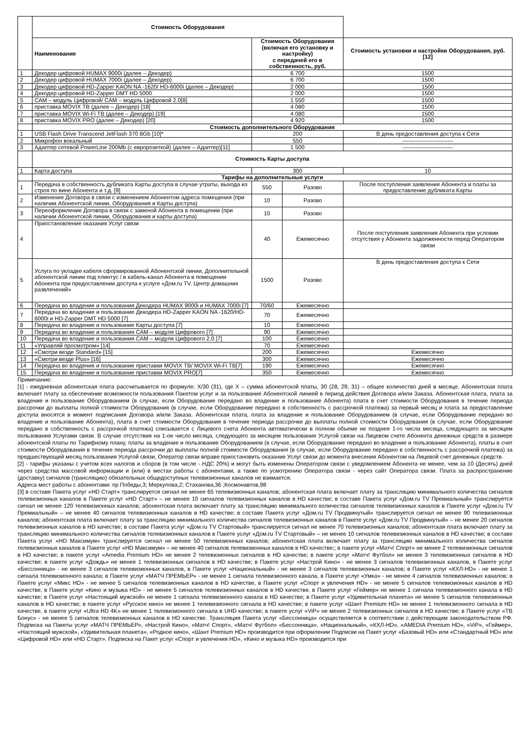| | Стоимость Оборудования | | | |
| | Наименование | Стоимость Оборудования (включая его установку и настройку) с передачей его в собственность, руб. | | Стоимость установки и настройки Оборудования, руб. [12] |
| 1 | Декодер цифровой HUMAX 9000i (далее – Декодер) | 6 700 | | 1500 |
| 2 | Декодер цифровой HUMAX 7000i (далее – Декодер) | 6 700 | | 1500 |
| 3 | Декодер цифровой HD-Zapper KAON NA -1620/ HD-6000i (далее – Декодер) | 2 000 | | 1500 |
| 4 | Декодер цифровой HD-Zapper DMT HD 5000 | 2 000 | | 1500 |
| 5 | САМ – модуль Цифровой/ САМ – модуль Цифровой 2.0[8] | 1 550 | | 1500 |
| 6 | приставка MOVIX ТВ (далее – Декодер) [18] | 4 080 | | 1500 |
| 7 | приставка MOVIX Wi-Fi ТВ (далее – Декодер) [19] | 4 080 | | 1500 |
| 8 | приставка MOVIX PRO (далее – Декодер) [20] | 4 920 | | 1500 |
| | Стоимость дополнительного Оборудования | | | |
| 1 | USB Flash Drive Transcend JetFlash 370 8Gb [10]* | 200 | | В день предоставления доступа к Сети |
| 2 | Микрофон вокальный | 550 | | --------------------------- |
| 3 | Адаптер сетевой PowerLine 200Mb (с евророзеткой) (далее – Адаптер)[11] | 1 500 | | --------------------------- |
| | Стоимость Карты доступа | | | |
| 1 | Карта доступа | 300 | | 10 |
| | Тарифы на дополнительные услуги | | | |
| 1 | Передача в собственность дубликата Карты доступа в случае утраты, выхода из строя по вине Абонента и т.д. [9] | 550 | Разово | После поступления заявления Абонента и платы за предоставление дубликата Карты |
| 2 | Изменение Договора в связи с изменением Абонентом адреса помещения (при наличии Абонентской линии, Оборудования и Карты доступа) | 10 | Разово | |
| 3 | Переоформление Договора в связи с заменой Абонента в помещении (при наличии Абонентской линии, Оборудования и карты доступа) | 10 | Разово | |
| 4 | Приостановление оказания Услуг связи | 40 | Ежемесячно | После поступления заявления Абонента при условии отсутствия у Абонента задолженности перед Оператором связи |
| 5 | Услуга по укладке кабеля сформированной Абонентской линии, Дополнительной абонентской линии под плинтус / в кабель-канал Абонента в помещении Абонента при предоставлении доступа к услуге «Дом.ru TV. Центр домашних развлечений» | 1500 | Разово | В день предоставления доступа к Сети |
| 6 | Передача во владение и пользования Декодера HUMAX 9000i и HUMAX 7000i [7] | 70/60 | Ежемесячно | |
| 7 | Передача во владение и пользование Декодера HD-Zapper KAON NA -1620/HD-6000i и HD-Zapper DMT HD 5000 [7] | 70 | Ежемесячно | |
| 8 | Передача во владение и пользование Карты доступа [7] | 10 | Ежемесячно | |
| 9 | Передача во владение и пользования САМ – модуля Цифрового [7] | 90 | Ежемесячно | |
| 10 | Передача во владение и пользования САМ – модуля Цифрового 2.0 [7] | 100 | Ежемесячно | |
| 11 | «Управляй просмотром» [14] | 70 | Ежемесячно | |
| 12 | «Смотри везде Standard» [15] | 200 | Ежемесячно | Ежемесячно |
| 13 | «Смотри везде Plus» [16] | 300 | Ежемесячно | Ежемесячно |
| 14 | Передача во владение и пользование приставки MOVIX ТВ/ MOVIX Wi-Fi ТВ[7] | 190 | Ежемесячно | Ежемесячно |
| 15 | Передача во владение и пользование приставки MOVIX PRO[7] | 350 | Ежемесячно | Ежемесячно |
Примечание:
[1] - ежедневная абонентская плата рассчитывается по формуле: X/30 (31), где X – сумма абонентской платы, 30 (28, 29, 31) – общее количество дней в месяце. Абонентская плата включает плату за обеспечение возможности пользования Пакетом услуг и за пользование Абонентской линией в период действия Договора и/или Заказа. Абонентская плата, плата за владение и пользование Оборудованием (в случае, если Оборудование передано во владение и пользование Абонента) плата в счет стоимости Оборудования в течение периода рассрочки до выплаты полной стоимости Оборудования (в случае, если Оборудование передано в собственность с рассрочкой платежа) за первый месяц и плата за предоставление доступа вносятся в момент подписания Договора и/или Заказа. Абонентская плата, плата за владение и пользование Оборудованием (в случае, если Оборудование передано во владение и пользование Абонента), плата в счет стоимости Оборудования в течение периода рассрочки до выплаты полной стоимости Оборудования (в случае, если Оборудование передано в собственность с рассрочкой платежа) списывается с Лицевого счета Абонента автоматически в полном объеме не позднее 1-го числа месяца, следующего за месяцем пользования Услугами связи. В случае отсутствия на 1-ое число месяца, следующего за месяцем пользования Услугой связи на Лицевом счете Абонента денежных средств в размере абонентской платы по Тарифному плану, платы за владение и пользование Оборудованием (в случае, если Оборудование передано во владение и пользование Абонента), платы в счет стоимости Оборудования в течение периода рассрочки до выплаты полной стоимости Оборудования (в случае, если Оборудование передано в собственность с рассрочкой платежа) за предшествующий месяц пользования Услугой связи, Оператор связи вправе приостановить оказание Услуг связи до момента внесения Абонентом на Лицевой счет денежных средств.
[2] - тарифы указаны с учетом всех налогов и сборов (в том числе - НДС 20%) и могут быть изменены Оператором связи с уведомлением Абонента не менее, чем за 10 (Десять) дней через средства массовой информации и (или) в местах работы с абонентами, а также по усмотрению Оператора связи - через сайт Оператора связи. Плата за распространение (доставку) сигналов (трансляцию) обязательных общедоступных телевизионных каналов не взимается.
Адреса мест работы с абонентами: пр Победы,3; Меркулова,2; Стаханова,36 ;Космонавтов,98
[3] в составе Пакета услуг «HD Старт» транслируется сигнал не менее 65 телевизионных каналов; абонентская плата включает плату за трансляцию минимального количества сигналов телевизионных каналов в Пакете услуг «HD Старт» – не менее 10 сигналов телевизионных каналов в HD качестве; в составе Пакета услуг «Дом.ru TV Премиальный» транслируется сигнал не менее 120 телевизионных каналов; абонентская плата включает плату за трансляцию минимального количества сигналов телевизионных каналов в Пакете услуг «Дом.ru TV Премиальный» – не менее 40 сигналов телевизионных каналов в HD качестве; в составе Пакета услуг «Дом.ru TV Продвинутый» транслируется сигнал не менее 90 телевизионных каналов; абонентская плата включает плату за трансляцию минимального количества сигналов телевизионных каналов в Пакете услуг «Дом.ru TV Продвинутый» – не менее 20 сигналов телевизионных каналов в HD качестве; в составе Пакета услуг «Дом.ru TV Стартовый» транслируется сигнал не менее 70 телевизионных каналов; абонентская плата включает плату за трансляцию минимального количества сигналов телевизионных каналов в Пакете услуг «Дом.ru TV Стартовый» – не менее 10 сигналов телевизионных каналов в HD качестве; в составе Пакета услуг «HD Максимум» транслируется сигнал не менее 50 телевизионных каналов; абонентская плата включает плату за трансляцию минимального количества сигналов телевизионных каналов в Пакете услуг «HD Максимум» – не менее 40 сигналов телевизионных каналов в HD качестве;; в пакете услуг «Матч! Спорт» не менее 2 телевизионных сигналов в HD качестве; в пакете услуг «Amedia Premium HD» не менее 2 телевизионных сигналов в HD качестве; в пакете услуг «Матч! Футбол» не менее 3 телевизионных сигналов в HD качестве; в пакете услуг «Дождь» не менее 1 телевизионных сигналов в HD качестве; в Пакете услуг «Настрой Кино» - не менее 3 сигналов телевизионных каналов, в Пакете услуг «Бессонница» - не менее 3 сигналов телевизионных каналов, в Пакете услуг «Национальный» - не менее 3 сигналов телевизионных каналов; в Пакете услуг «КХЛ-HD» - не менее 1 сигнала телевизионного канала; в Пакете услуг «МАТЧ ПРЕМЬЕР» - не менее 1 сигнала телевизионного канала, в Пакете услуг «Умка» - не менее 4 сигналов телевизионных каналов; в Пакете услуг «Микс HD» - не менее 5 сигналов телевизионных каналов в HD качестве, в Пакете услуг «Спорт и увлечения HD» - не менее 5 сигналов телевизионных каналов в HD качестве, в Пакете услуг «Кино и музыка HD» - не менее 5 сигналов телевизионных каналов в HD качестве, в Пакете услуг «Геймер» не менее 1 сигнала телевизионного канала в HD качестве; в Пакете услуг «Настоящий мужской» не менее 1 сигнала телевизионного канала в HD качестве; в Пакете услуг «Удивительная планета» не менее 5 сигналов телевизионных каналов в HD качестве; в пакете услуг «Русское кино» не менее 1 телевизионного сигнала в HD качестве; в пакете услуг «Шант Premium HD» не менее 1 телевизионного сигнала в HD качестве, в пакете услуг «Ultra HD 4K» не менее 1 телевизионного сигнала в UHD качестве; в пакете услуг «ViP» не менее 2 телевизионных сигналов в HD качестве; в Пакете услуг «ТВ Бонус» - не менее 5 сигналов телевизионных каналов в HD качестве. Трансляция Пакета услуг «Бессонница» осуществляется в соответствии с действующим законодательством РФ. Подписка на Пакеты услуг «МАТЧ ПРЕМЬЕР», «Настрой Кино», «Матч! Спорт», «Матч! Футбол» «Бессонница», «Национальный», «КХЛ-HD», «AMEDIA Premium HD», «ViP», «Геймер», «Настоящий мужской», «Удивительная планета», «Родное кино», «Шант Premium HD» производится при оформлении Подписки на Пакет услуг «Базовый HD» или «Стандартный HD» или «Цифровой HD» или «HD Старт». Подписка на Пакет услуг «Спорт и увлечения HD», «Кино и музыка HD» производится при